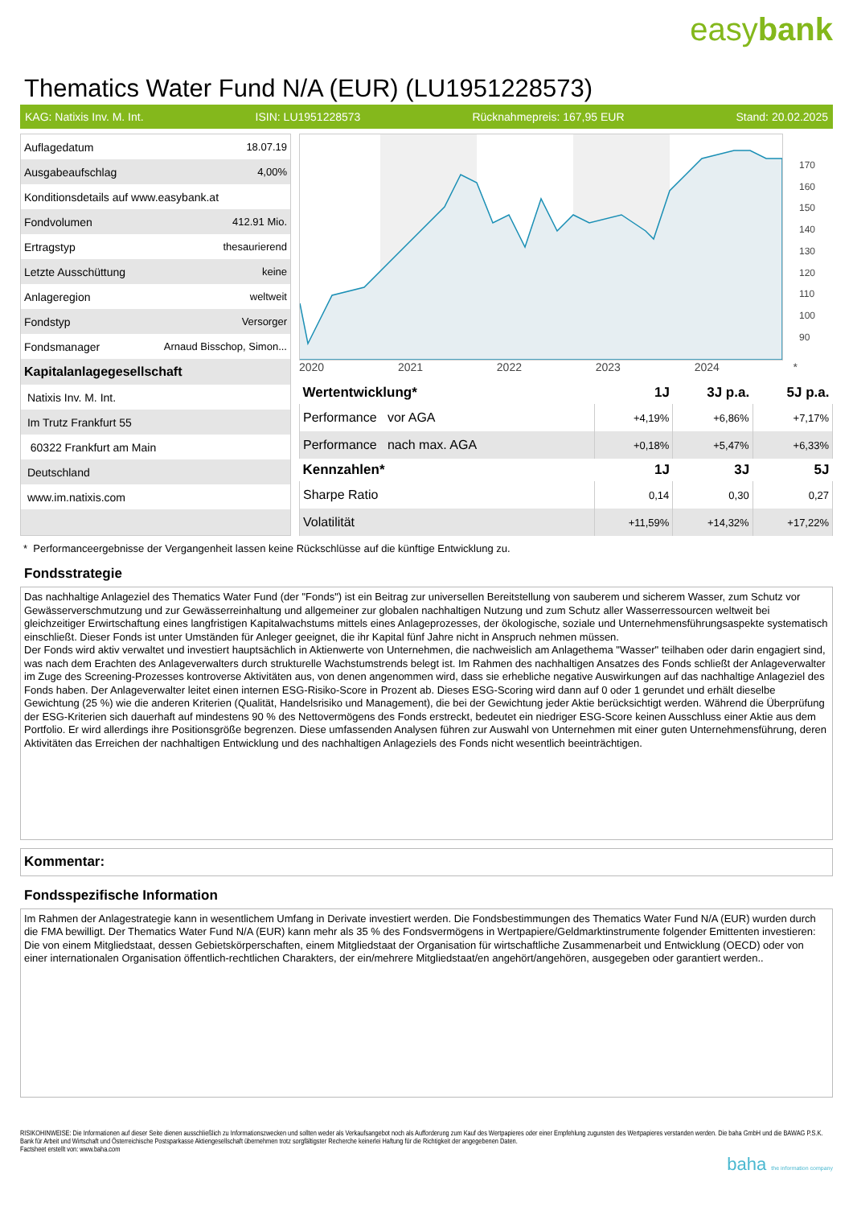easybank
Thematics Water Fund N/A (EUR) (LU1951228573)
KAG: Natixis Inv. M. Int. ISIN: LU1951228573 Rücknahmepreis: 167,95 EUR Stand: 20.02.2025
| Auflagedatum | 18.07.19 |
| Ausgabeaufschlag | 4,00% |
| Konditionsdetails auf www.easybank.at | |
| Fondvolumen | 412.91 Mio. |
| Ertragstyp | thesaurierend |
| Letzte Ausschüttung | keine |
| Anlageregion | weltweit |
| Fondstyp | Versorger |
| Fondsmanager | Arnaud Bisschop, Simon... |
| Kapitalanlagegesellschaft | |
| Natixis Inv. M. Int. | |
| Im Trutz Frankfurt 55 | |
| 60322 Frankfurt am Main | |
| Deutschland | |
| www.im.natixis.com | |
170
160
150
140
130
120
110
100
90
2020 2021 2022 2023 2024 *
| Wertentwicklung* | 1J | 3J p.a. | 5J p.a. |
| --- | --- | --- | --- |
| Performance vor AGA | +4,19% | +6,86% | +7,17% |
| Performance nach max. AGA | +0,18% | +5,47% | +6,33% |
| Kennzahlen* | 1J | 3J | 5J |
| Sharpe Ratio | 0,14 | 0,30 | 0,27 |
| Volatilität | +11,59% | +14,32% | +17,22% |
* Performanceergebnisse der Vergangenheit lassen keine Rückschlüsse auf die künftige Entwicklung zu.
Fondsstrategie
Das nachhaltige Anlageziel des Thematics Water Fund (der "Fonds") ist ein Beitrag zur universellen Bereitstellung von sauberem und sicherem Wasser, zum Schutz vor Gewässerverschmutzung und zur Gewässerreinhaltung und allgemeiner zur globalen nachhaltigen Nutzung und zum Schutz aller Wasserressourcen weltweit bei gleichzeitiger Erwirtschaftung eines langfristigen Kapitalwachstums mittels eines Anlageprozesses, der ökologische, soziale und Unternehmensführungsaspekte systematisch einschließt. Dieser Fonds ist unter Umständen für Anleger geeignet, die ihr Kapital fünf Jahre nicht in Anspruch nehmen müssen.
Der Fonds wird aktiv verwaltet und investiert hauptsächlich in Aktienwerte von Unternehmen, die nachweislich am Anlagethema "Wasser" teilhaben oder darin engagiert sind, was nach dem Erachten des Anlageverwalters durch strukturelle Wachstumstrends belegt ist. Im Rahmen des nachhaltigen Ansatzes des Fonds schließt der Anlageverwalter im Zuge des Screening-Prozesses kontroverse Aktivitäten aus, von denen angenommen wird, dass sie erhebliche negative Auswirkungen auf das nachhaltige Anlageziel des Fonds haben. Der Anlageverwalter leitet einen internen ESG-Risiko-Score in Prozent ab. Dieses ESG-Scoring wird dann auf 0 oder 1 gerundet und erhält dieselbe Gewichtung (25 %) wie die anderen Kriterien (Qualität, Handelsrisiko und Management), die bei der Gewichtung jeder Aktie berücksichtigt werden. Während die Überprüfung der ESG-Kriterien sich dauerhaft auf mindestens 90 % des Nettovermögens des Fonds erstreckt, bedeutet ein niedriger ESG-Score keinen Ausschluss einer Aktie aus dem Portfolio. Er wird allerdings ihre Positionsgröße begrenzen. Diese umfassenden Analysen führen zur Auswahl von Unternehmen mit einer guten Unternehmensführung, deren Aktivitäten das Erreichen der nachhaltigen Entwicklung und des nachhaltigen Anlageziels des Fonds nicht wesentlich beeinträchtigen.
Kommentar:
Fondsspezifische Information
Im Rahmen der Anlagestrategie kann in wesentlichem Umfang in Derivate investiert werden. Die Fondsbestimmungen des Thematics Water Fund N/A (EUR) wurden durch die FMA bewilligt. Der Thematics Water Fund N/A (EUR) kann mehr als 35 % des Fondsvermögens in Wertpapiere/Geldmarktinstrumente folgender Emittenten investieren: Die von einem Mitgliedstaat, dessen Gebietskörperschaften, einem Mitgliedstaat der Organisation für wirtschaftliche Zusammenarbeit und Entwicklung (OECD) oder von einer internationalen Organisation öffentlich-rechtlichen Charakters, der ein/mehrere Mitgliedstaat/en angehört/angehören, ausgegeben oder garantiert werden..
RISIKOHINWEISE: Die Informationen auf dieser Seite dienen ausschließlich zu Informationszwecken und sollten weder als Verkaufsangebot noch als Aufforderung zum Kauf des Wertpapieres oder einer Empfehlung zugunsten des Wertpapieres verstanden werden. Die baha GmbH und die BAWAG P.S.K. Bank für Arbeit und Wirtschaft und Österreichische Postsparkasse Aktiengesellschaft übernehmen trotz sorgfältigster Recherche keinerlei Haftung für die Richtigkeit der angegebenen Daten.
Factsheet erstellt von: www.baha.com
baha the information company